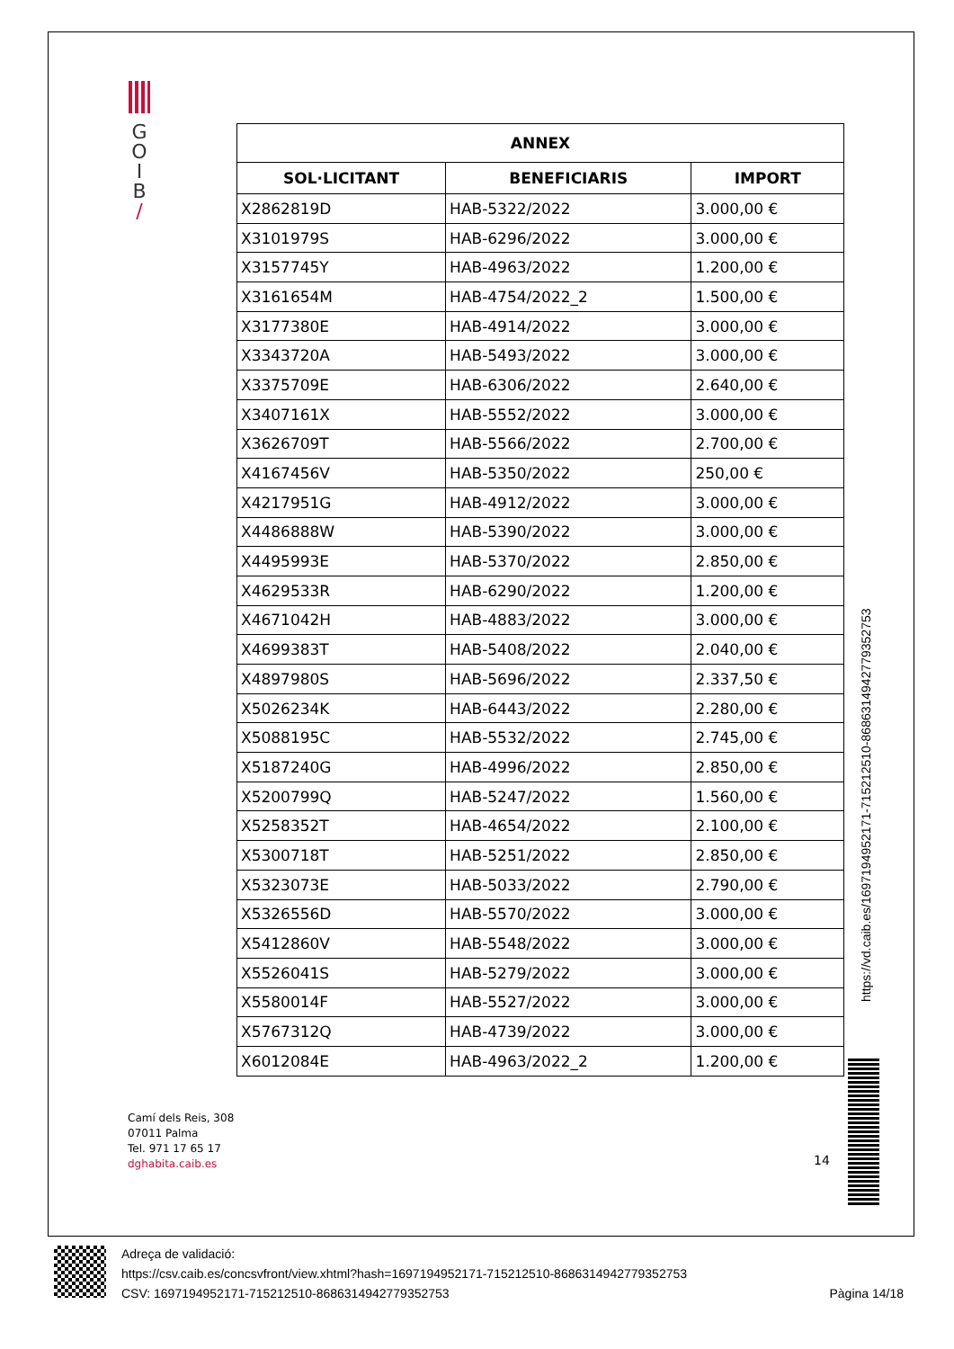G
O
I
B
/
| ANNEX | | |
| --- | --- | --- |
| SOL·LICITANT | BENEFICIARIS | IMPORT |
| X2862819D | HAB-5322/2022 | 3.000,00 € |
| X3101979S | HAB-6296/2022 | 3.000,00 € |
| X3157745Y | HAB-4963/2022 | 1.200,00 € |
| X3161654M | HAB-4754/2022_2 | 1.500,00 € |
| X3177380E | HAB-4914/2022 | 3.000,00 € |
| X3343720A | HAB-5493/2022 | 3.000,00 € |
| X3375709E | HAB-6306/2022 | 2.640,00 € |
| X3407161X | HAB-5552/2022 | 3.000,00 € |
| X3626709T | HAB-5566/2022 | 2.700,00 € |
| X4167456V | HAB-5350/2022 | 250,00 € |
| X4217951G | HAB-4912/2022 | 3.000,00 € |
| X4486888W | HAB-5390/2022 | 3.000,00 € |
| X4495993E | HAB-5370/2022 | 2.850,00 € |
| X4629533R | HAB-6290/2022 | 1.200,00 € |
| X4671042H | HAB-4883/2022 | 3.000,00 € |
| X4699383T | HAB-5408/2022 | 2.040,00 € |
| X4897980S | HAB-5696/2022 | 2.337,50 € |
| X5026234K | HAB-6443/2022 | 2.280,00 € |
| X5088195C | HAB-5532/2022 | 2.745,00 € |
| X5187240G | HAB-4996/2022 | 2.850,00 € |
| X5200799Q | HAB-5247/2022 | 1.560,00 € |
| X5258352T | HAB-4654/2022 | 2.100,00 € |
| X5300718T | HAB-5251/2022 | 2.850,00 € |
| X5323073E | HAB-5033/2022 | 2.790,00 € |
| X5326556D | HAB-5570/2022 | 3.000,00 € |
| X5412860V | HAB-5548/2022 | 3.000,00 € |
| X5526041S | HAB-5279/2022 | 3.000,00 € |
| X5580014F | HAB-5527/2022 | 3.000,00 € |
| X5767312Q | HAB-4739/2022 | 3.000,00 € |
| X6012084E | HAB-4963/2022_2 | 1.200,00 € |
https://vd.caib.es/1697194952171-715212510-8686314942779352753
Camí dels Reis, 308
07011 Palma
Tel. 971 17 65 17
dghabita.caib.es
14
Adreça de validació:
https://csv.caib.es/concsvfront/view.xhtml?hash=1697194952171-715212510-8686314942779352753
CSV: 1697194952171-715212510-8686314942779352753 Pàgina 14/18